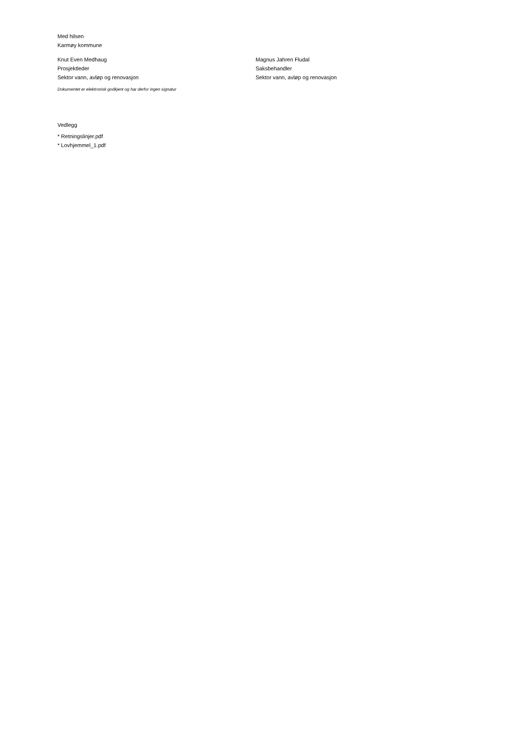Med hilsen
Karmøy kommune
Knut Even Medhaug
Prosjektleder
Sektor vann, avløp og renovasjon
Magnus Jahren Fludal
Saksbehandler
Sektor vann, avløp og renovasjon
Dokumentet er elektronisk godkjent og har derfor ingen signatur
Vedlegg
* Retningslinjer.pdf
* Lovhjemmel_1.pdf